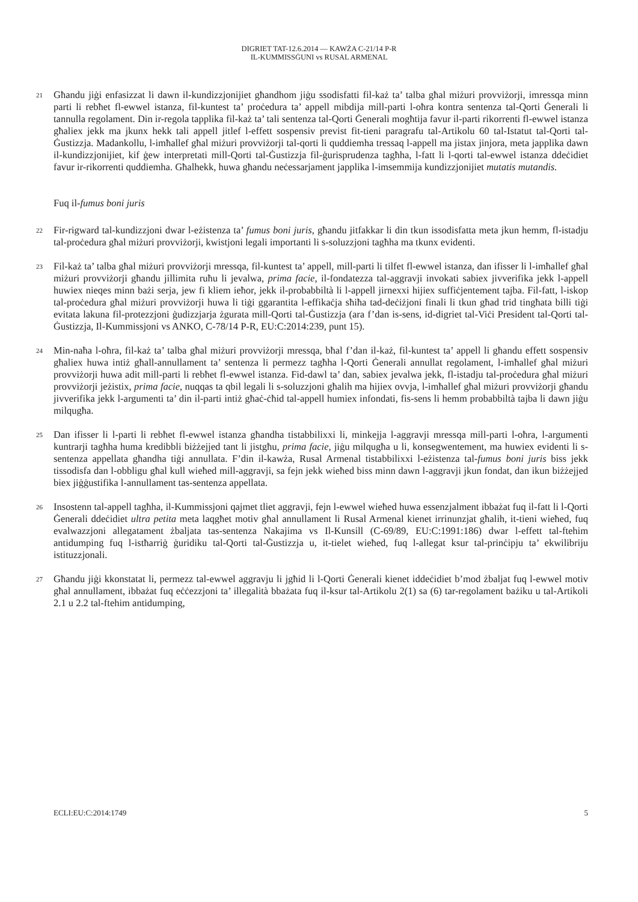DIGRIET TAT-12.6.2014 — KAWŻA C-21/14 P-R
IL-KUMMISSĠUNI vs RUSAL ARMENAL
21
Għandu jiġi enfasizzat li dawn il-kundizzjonijiet għandhom jiġu ssodisfatti fil-każ ta’ talba għal miżuri provviżorji, imressqa minn parti li rebħet fl-ewwel istanza, fil-kuntest ta’ proċedura ta’ appell mibdija mill-parti l-oħra kontra sentenza tal-Qorti Ġenerali li tannulla regolament. Din ir-regola tapplika fil-każ ta’ tali sentenza tal-Qorti Ġenerali mogħtija favur il-parti rikorrenti fl-ewwel istanza għaliex jekk ma jkunx hekk tali appell jitlef l-effett sospensiv previst fit-tieni paragrafu tal-Artikolu 60 tal-Istatut tal-Qorti tal-Ġustizzja. Madankollu, l-imħallef għal miżuri provviżorji tal-qorti li quddiemha tressaq l-appell ma jistax jinjora, meta japplika dawn il-kundizzjonijiet, kif ġew interpretati mill-Qorti tal-Ġustizzja fil-ġurisprudenza tagħha, l-fatt li l-qorti tal-ewwel istanza ddeċidiet favur ir-rikorrenti quddiemha. Għalhekk, huwa għandu neċessarjament japplika l-imsemmija kundizzjonijiet mutatis mutandis.
Fuq il-fumus boni juris
22
Fir-rigward tal-kundizzjoni dwar l-eżistenza ta’ fumus boni juris, għandu jitfakkar li din tkun issodisfatta meta jkun hemm, fl-istadju tal-proċedura għal miżuri provviżorji, kwistjoni legali importanti li s-soluzzjoni tagħha ma tkunx evidenti.
23
Fil-każ ta’ talba għal miżuri provviżorji mressqa, fil-kuntest ta’ appell, mill-parti li tilfet fl-ewwel istanza, dan ifisser li l-imħallef għal miżuri provviżorji għandu jillimita ruħu li jevalwa, prima facie, il-fondatezza tal-aggravji invokati sabiex jivverifika jekk l-appell huwiex nieqes minn bażi serja, jew fi kliem ieħor, jekk il-probabbiltà li l-appell jirnexxi hijiex suffiċjentement tajba. Fil-fatt, l-iskop tal-proċedura għal miżuri provviżorji huwa li tiġi ggarantita l-effikaċja sħiħa tad-deċiżjoni finali li tkun għad trid tingħata billi tiġi evitata lakuna fil-protezzjoni ġudizzjarja żgurata mill-Qorti tal-Ġustizzja (ara f’dan is-sens, id-digriet tal-Viċi President tal-Qorti tal-Ġustizzja, Il-Kummissjoni vs ANKO, C-78/14 P-R, EU:C:2014:239, punt 15).
24
Min-naħa l-oħra, fil-każ ta’ talba għal miżuri provviżorji mressqa, bħal f’dan il-każ, fil-kuntest ta’ appell li għandu effett sospensiv għaliex huwa intiż għall-annullament ta’ sentenza li permezz tagħha l-Qorti Ġenerali annullat regolament, l-imħallef għal miżuri provviżorji huwa adit mill-parti li rebħet fl-ewwel istanza. Fid-dawl ta’ dan, sabiex jevalwa jekk, fl-istadju tal-proċedura għal miżuri provviżorji jeżistix, prima facie, nuqqas ta qbil legali li s-soluzzjoni għalih ma hijiex ovvja, l-imħallef għal miżuri provviżorji għandu jivverifika jekk l-argumenti ta’ din il-parti intiż għaċ-ċħid tal-appell humiex infondati, fis-sens li hemm probabbiltà tajba li dawn jiġu milqugħa.
25
Dan ifisser li l-parti li rebħet fl-ewwel istanza għandha tistabbilixxi li, minkejja l-aggravji mressqa mill-parti l-oħra, l-argumenti kuntrarji tagħha huma kredibbli biżżejjed tant li jistgħu, prima facie, jiġu milqugħa u li, konsegwentement, ma huwiex evidenti li s-sentenza appellata għandha tiġi annullata. F’din il-kawża, Rusal Armenal tistabbilixxi l-eżistenza tal-fumus boni juris biss jekk tissodisfa dan l-obbligu għal kull wieħed mill-aggravji, sa fejn jekk wieħed biss minn dawn l-aggravji jkun fondat, dan ikun biżżejjed biex jiġġustifika l-annullament tas-sentenza appellata.
26
Insostenn tal-appell tagħha, il-Kummissjoni qajmet tliet aggravji, fejn l-ewwel wieħed huwa essenzjalment ibbażat fuq il-fatt li l-Qorti Ġenerali ddeċidiet ultra petita meta laqgħet motiv għal annullament li Rusal Armenal kienet irrinunzjat għalih, it-tieni wieħed, fuq evalwazzjoni allegatament żbaljata tas-sentenza Nakajima vs Il-Kunsill (C-69/89, EU:C:1991:186) dwar l-effett tal-ftehim antidumping fuq l-istħarriġ ġuridiku tal-Qorti tal-Ġustizzja u, it-tielet wieħed, fuq l-allegat ksur tal-prinċipju ta’ ekwilibriju istituzzjonali.
27
Għandu jiġi kkonstatat li, permezz tal-ewwel aggravju li jgħid li l-Qorti Ġenerali kienet iddeċidiet b’mod żbaljat fuq l-ewwel motiv għal annullament, ibbażat fuq eċċezzjoni ta’ illegalità bbażata fuq il-ksur tal-Artikolu 2(1) sa (6) tar-regolament bażiku u tal-Artikoli 2.1 u 2.2 tal-ftehim antidumping,
ECLI:EU:C:2014:1749 5